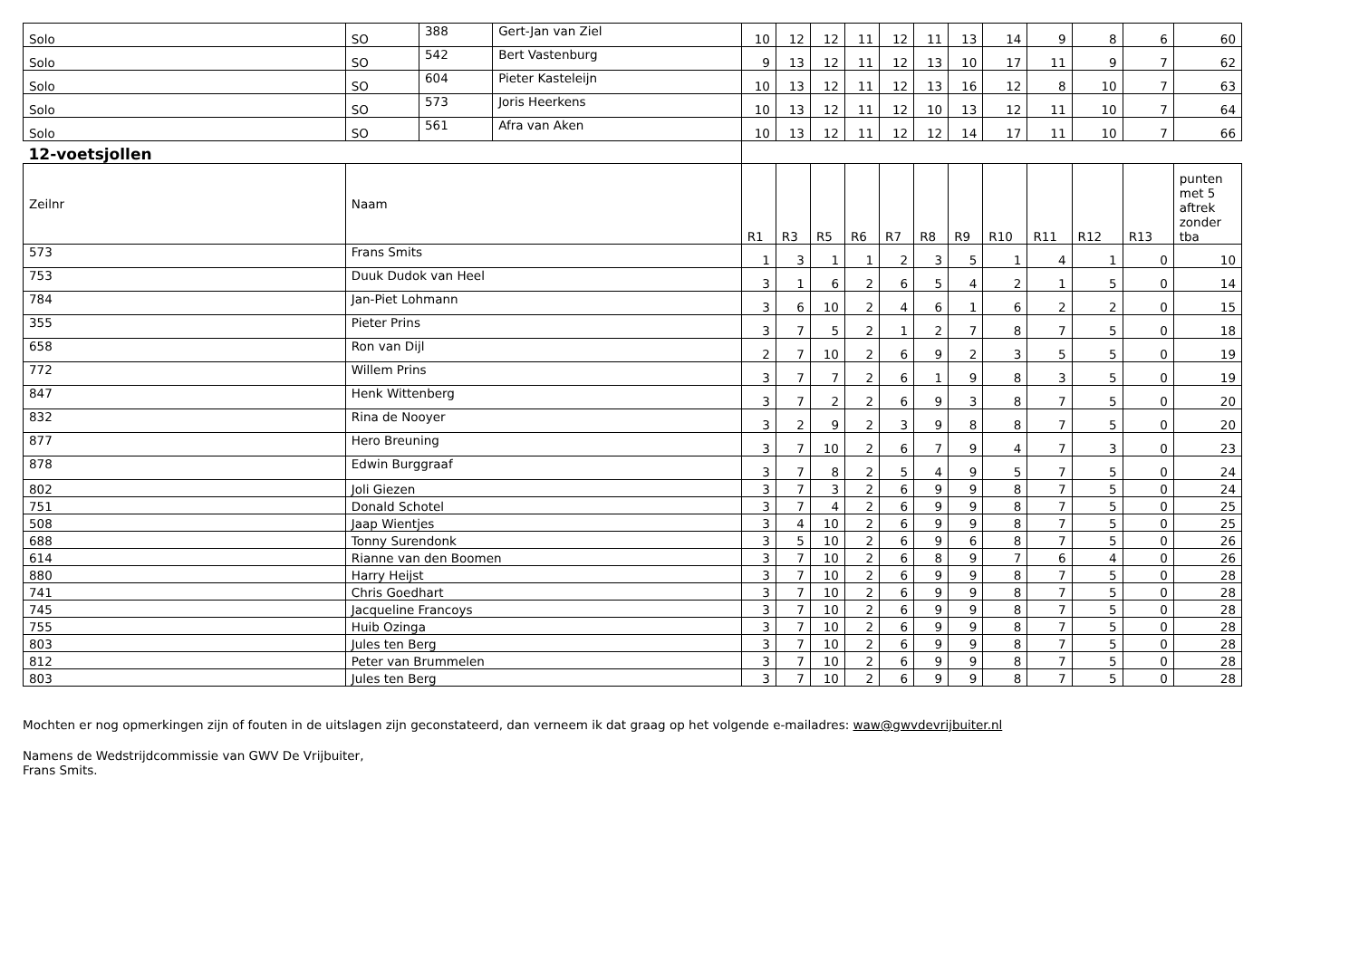| Solo | SO | 388 | Gert-Jan van Ziel | 10 | 12 | 12 | 11 | 12 | 11 | 13 | 14 | 9 | 8 | 6 | 60 |
| Solo | SO | 542 | Bert Vastenburg | 9 | 13 | 12 | 11 | 12 | 13 | 10 | 17 | 11 | 9 | 7 | 62 |
| Solo | SO | 604 | Pieter Kasteleijn | 10 | 13 | 12 | 11 | 12 | 13 | 16 | 12 | 8 | 10 | 7 | 63 |
| Solo | SO | 573 | Joris Heerkens | 10 | 13 | 12 | 11 | 12 | 10 | 13 | 12 | 11 | 10 | 7 | 64 |
| Solo | SO | 561 | Afra van Aken | 10 | 13 | 12 | 11 | 12 | 12 | 14 | 17 | 11 | 10 | 7 | 66 |
| 12-voetsjollen | | | | | | | | | | | | | | | |
| Zeilnr | Naam | | | R1 | R3 | R5 | R6 | R7 | R8 | R9 | R10 | R11 | R12 | R13 | punten met 5 aftrek zonder tba |
| 573 | Frans Smits | | | 1 | 3 | 1 | 1 | 2 | 3 | 5 | 1 | 4 | 1 | 0 | 10 |
| 753 | Duuk Dudok van Heel | | | 3 | 1 | 6 | 2 | 6 | 5 | 4 | 2 | 1 | 5 | 0 | 14 |
| 784 | Jan-Piet Lohmann | | | 3 | 6 | 10 | 2 | 4 | 6 | 1 | 6 | 2 | 2 | 0 | 15 |
| 355 | Pieter Prins | | | 3 | 7 | 5 | 2 | 1 | 2 | 7 | 8 | 7 | 5 | 0 | 18 |
| 658 | Ron van Dijl | | | 2 | 7 | 10 | 2 | 6 | 9 | 2 | 3 | 5 | 5 | 0 | 19 |
| 772 | Willem Prins | | | 3 | 7 | 7 | 2 | 6 | 1 | 9 | 8 | 3 | 5 | 0 | 19 |
| 847 | Henk Wittenberg | | | 3 | 7 | 2 | 2 | 6 | 9 | 3 | 8 | 7 | 5 | 0 | 20 |
| 832 | Rina de Nooyer | | | 3 | 2 | 9 | 2 | 3 | 9 | 8 | 8 | 7 | 5 | 0 | 20 |
| 877 | Hero Breuning | | | 3 | 7 | 10 | 2 | 6 | 7 | 9 | 4 | 7 | 3 | 0 | 23 |
| 878 | Edwin Burggraaf | | | 3 | 7 | 8 | 2 | 5 | 4 | 9 | 5 | 7 | 5 | 0 | 24 |
| 802 | Joli Giezen | | | 3 | 7 | 3 | 2 | 6 | 9 | 9 | 8 | 7 | 5 | 0 | 24 |
| 751 | Donald Schotel | | | 3 | 7 | 4 | 2 | 6 | 9 | 9 | 8 | 7 | 5 | 0 | 25 |
| 508 | Jaap Wientjes | | | 3 | 4 | 10 | 2 | 6 | 9 | 9 | 8 | 7 | 5 | 0 | 25 |
| 688 | Tonny Surendonk | | | 3 | 5 | 10 | 2 | 6 | 9 | 6 | 8 | 7 | 5 | 0 | 26 |
| 614 | Rianne van den Boomen | | | 3 | 7 | 10 | 2 | 6 | 8 | 9 | 7 | 6 | 4 | 0 | 26 |
| 880 | Harry Heijst | | | 3 | 7 | 10 | 2 | 6 | 9 | 9 | 8 | 7 | 5 | 0 | 28 |
| 741 | Chris Goedhart | | | 3 | 7 | 10 | 2 | 6 | 9 | 9 | 8 | 7 | 5 | 0 | 28 |
| 745 | Jacqueline Francoys | | | 3 | 7 | 10 | 2 | 6 | 9 | 9 | 8 | 7 | 5 | 0 | 28 |
| 755 | Huib Ozinga | | | 3 | 7 | 10 | 2 | 6 | 9 | 9 | 8 | 7 | 5 | 0 | 28 |
| 803 | Jules ten Berg | | | 3 | 7 | 10 | 2 | 6 | 9 | 9 | 8 | 7 | 5 | 0 | 28 |
| 812 | Peter van Brummelen | | | 3 | 7 | 10 | 2 | 6 | 9 | 9 | 8 | 7 | 5 | 0 | 28 |
| 803 | Jules ten Berg | | | 3 | 7 | 10 | 2 | 6 | 9 | 9 | 8 | 7 | 5 | 0 | 28 |
Mochten er nog opmerkingen zijn of fouten in de uitslagen zijn geconstateerd, dan verneem ik dat graag op het volgende e-mailadres: waw@gwvdevrijbuiter.nl
Namens de Wedstrijdcommissie van GWV De Vrijbuiter,
Frans Smits.